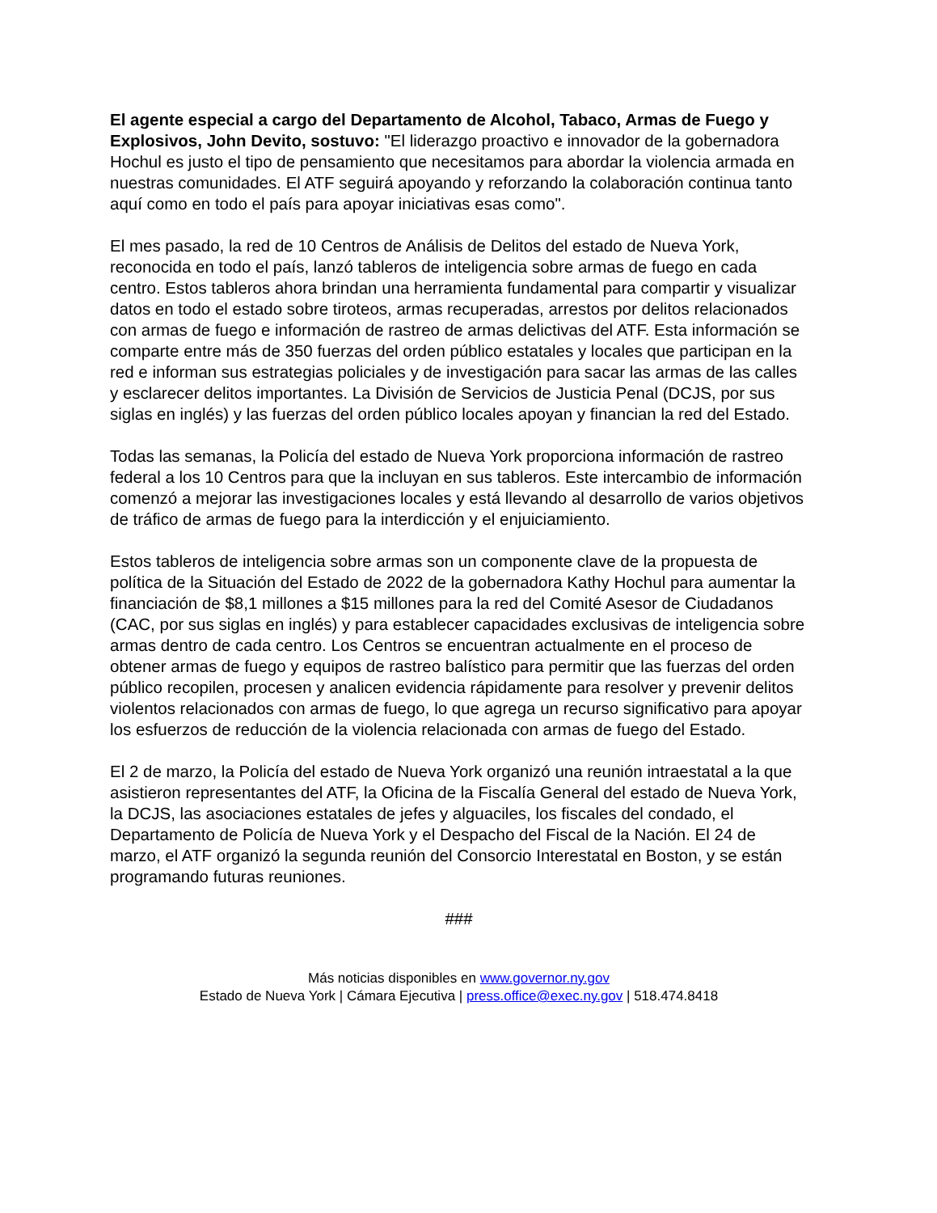El agente especial a cargo del Departamento de Alcohol, Tabaco, Armas de Fuego y Explosivos, John Devito, sostuvo: "El liderazgo proactivo e innovador de la gobernadora Hochul es justo el tipo de pensamiento que necesitamos para abordar la violencia armada en nuestras comunidades. El ATF seguirá apoyando y reforzando la colaboración continua tanto aquí como en todo el país para apoyar iniciativas esas como".
El mes pasado, la red de 10 Centros de Análisis de Delitos del estado de Nueva York, reconocida en todo el país, lanzó tableros de inteligencia sobre armas de fuego en cada centro. Estos tableros ahora brindan una herramienta fundamental para compartir y visualizar datos en todo el estado sobre tiroteos, armas recuperadas, arrestos por delitos relacionados con armas de fuego e información de rastreo de armas delictivas del ATF. Esta información se comparte entre más de 350 fuerzas del orden público estatales y locales que participan en la red e informan sus estrategias policiales y de investigación para sacar las armas de las calles y esclarecer delitos importantes. La División de Servicios de Justicia Penal (DCJS, por sus siglas en inglés) y las fuerzas del orden público locales apoyan y financian la red del Estado.
Todas las semanas, la Policía del estado de Nueva York proporciona información de rastreo federal a los 10 Centros para que la incluyan en sus tableros. Este intercambio de información comenzó a mejorar las investigaciones locales y está llevando al desarrollo de varios objetivos de tráfico de armas de fuego para la interdicción y el enjuiciamiento.
Estos tableros de inteligencia sobre armas son un componente clave de la propuesta de política de la Situación del Estado de 2022 de la gobernadora Kathy Hochul para aumentar la financiación de $8,1 millones a $15 millones para la red del Comité Asesor de Ciudadanos (CAC, por sus siglas en inglés) y para establecer capacidades exclusivas de inteligencia sobre armas dentro de cada centro. Los Centros se encuentran actualmente en el proceso de obtener armas de fuego y equipos de rastreo balístico para permitir que las fuerzas del orden público recopilen, procesen y analicen evidencia rápidamente para resolver y prevenir delitos violentos relacionados con armas de fuego, lo que agrega un recurso significativo para apoyar los esfuerzos de reducción de la violencia relacionada con armas de fuego del Estado.
El 2 de marzo, la Policía del estado de Nueva York organizó una reunión intraestatal a la que asistieron representantes del ATF, la Oficina de la Fiscalía General del estado de Nueva York, la DCJS, las asociaciones estatales de jefes y alguaciles, los fiscales del condado, el Departamento de Policía de Nueva York y el Despacho del Fiscal de la Nación. El 24 de marzo, el ATF organizó la segunda reunión del Consorcio Interestatal en Boston, y se están programando futuras reuniones.
###
Más noticias disponibles en www.governor.ny.gov
Estado de Nueva York | Cámara Ejecutiva | press.office@exec.ny.gov | 518.474.8418